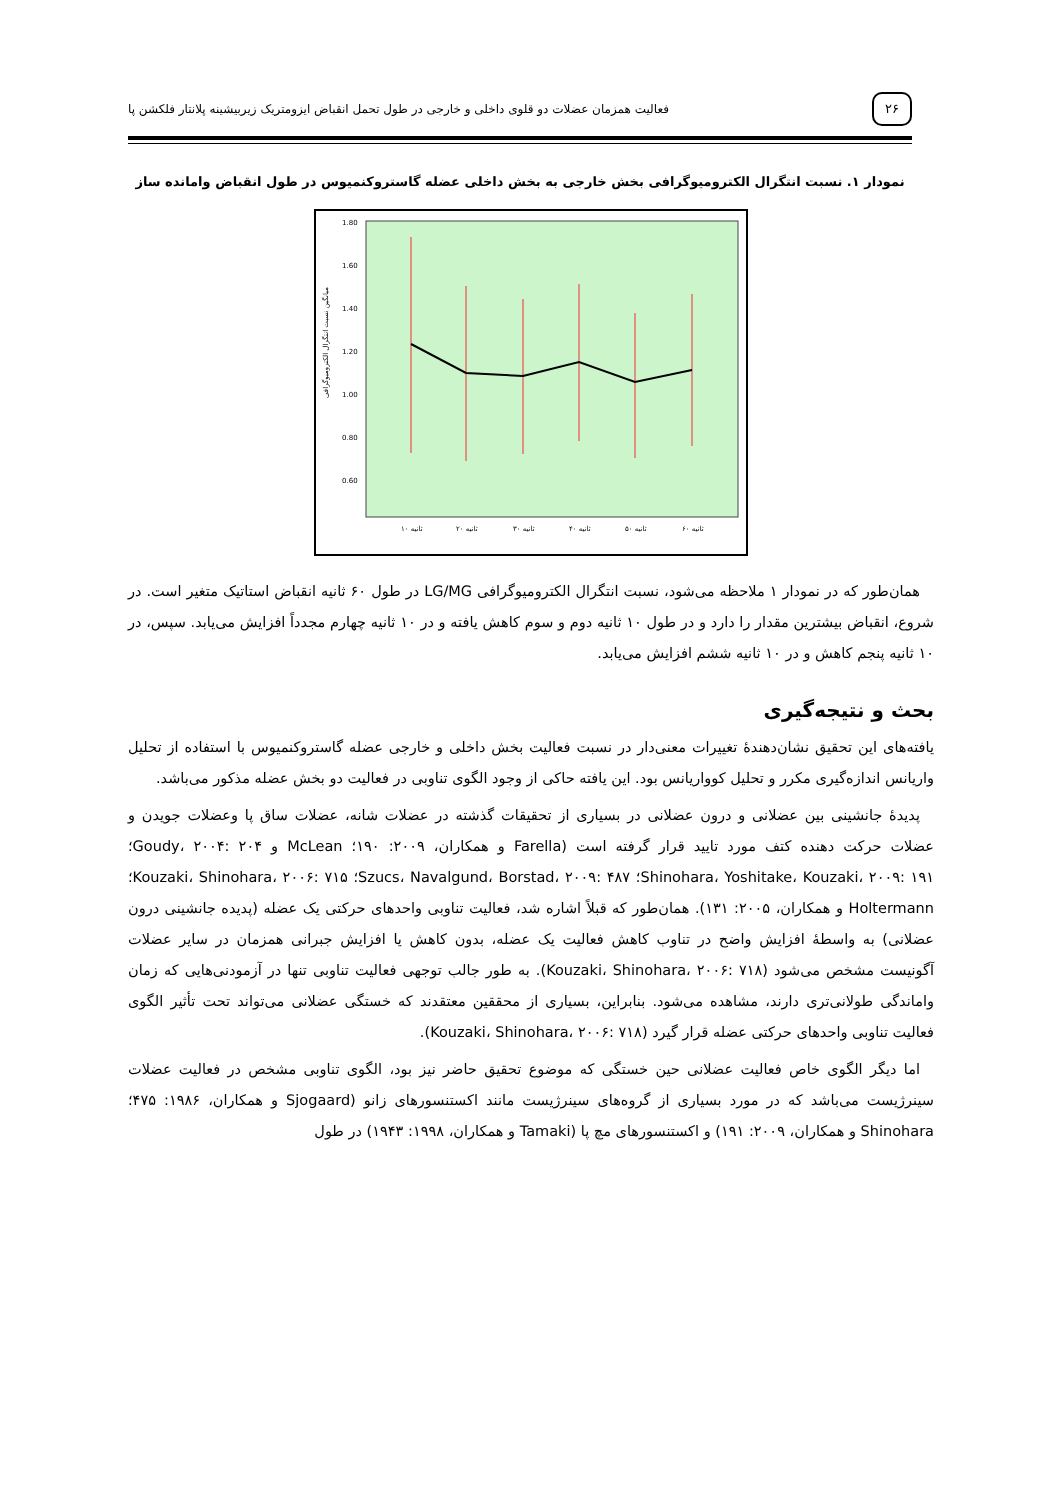۲۶
فعالیت همزمان عضلات دو قلوی داخلی و خارجی در طول تحمل انقباض ایزومتریک زیربیشینه پلانتار فلکشن پا
نمودار ۱. نسبت انتگرال الکترومیوگرافی بخش خارجی به بخش داخلی عضله گاستروکنمیوس در طول انقباض وامانده ساز
میانگین نسبت انتگرال الکترومیوگرافی
1.80
1.60
1.40
1.20
1.00
0.80
0.60
۱۰ ثانیه
۲۰ ثانیه
۳۰ ثانیه
۴۰ ثانیه
۵۰ ثانیه
۶۰ ثانیه
همان‌طور که در نمودار ۱ ملاحظه می‌شود، نسبت انتگرال الکترومیوگرافی LG/MG در طول ۶۰ ثانیه انقباض استاتیک متغیر است. در شروع، انقباض بیشترین مقدار را دارد و در طول ۱۰ ثانیه دوم و سوم کاهش یافته و در ۱۰ ثانیه چهارم مجدداً افزایش می‌یابد. سپس، در ۱۰ ثانیه پنجم کاهش و در ۱۰ ثانیه ششم افزایش می‌یابد.
بحث و نتیجه‌گیری
یافته‌های این تحقیق نشان‌دهندهٔ تغییرات معنی‌دار در نسبت فعالیت بخش داخلی و خارجی عضله گاستروکنمیوس با استفاده از تحلیل واریانس اندازه‌گیری مکرر و تحلیل کوواریانس بود. این یافته حاکی از وجود الگوی تناوبی در فعالیت دو بخش عضله مذکور می‌باشد.
پدیدهٔ جانشینی بین عضلانی و درون عضلانی در بسیاری از تحقیقات گذشته در عضلات شانه، عضلات ساق پا وعضلات جویدن و عضلات حرکت دهنده کتف مورد تایید قرار گرفته است (Farella و همکاران، ۲۰۰۹: ۱۹۰؛ McLean و Goudy، ۲۰۰۴: ۲۰۴؛ Shinohara، Yoshitake، Kouzaki، ۲۰۰۹: ۱۹۱؛ Szucs، Navalgund، Borstad، ۲۰۰۹: ۴۸۷؛ Kouzaki، Shinohara، ۲۰۰۶: ۷۱۵؛ Holtermann و همکاران، ۲۰۰۵: ۱۳۱). همان‌طور که قبلاً اشاره شد، فعالیت تناوبی واحدهای حرکتی یک عضله (پدیده جانشینی درون عضلانی) به واسطهٔ افزایش واضح در تناوب کاهش فعالیت یک عضله، بدون کاهش یا افزایش جبرانی همزمان در سایر عضلات آگونیست مشخص می‌شود (Kouzaki، Shinohara، ۲۰۰۶: ۷۱۸). به طور جالب توجهی فعالیت تناوبی تنها در آزمودنی‌هایی که زمان واماندگی طولانی‌تری دارند، مشاهده می‌شود. بنابراین، بسیاری از محققین معتقدند که خستگی عضلانی می‌تواند تحت تأثیر الگوی فعالیت تناوبی واحدهای حرکتی عضله قرار گیرد (Kouzaki، Shinohara، ۲۰۰۶: ۷۱۸).
اما دیگر الگوی خاص فعالیت عضلانی حین خستگی که موضوع تحقیق حاضر نیز بود، الگوی تناوبی مشخص در فعالیت عضلات سینرژیست می‌باشد که در مورد بسیاری از گروه‌های سینرژیست مانند اکستنسورهای زانو (Sjogaard و همکاران، ۱۹۸۶: ۴۷۵؛ Shinohara و همکاران، ۲۰۰۹: ۱۹۱) و اکستنسورهای مچ پا (Tamaki و همکاران، ۱۹۹۸: ۱۹۴۳) در طول